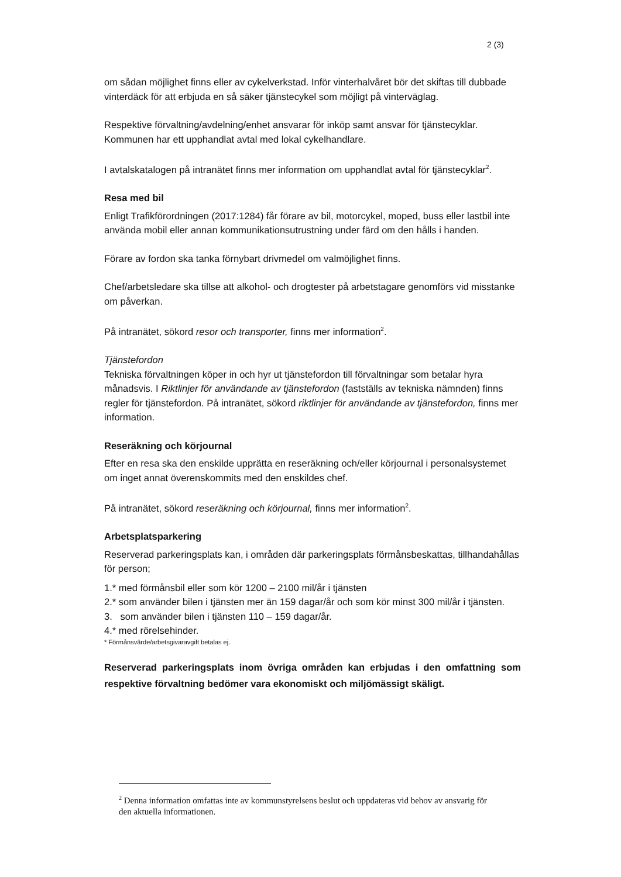2 (3)
om sådan möjlighet finns eller av cykelverkstad. Inför vinterhalvåret bör det skiftas till dubbade vinterdäck för att erbjuda en så säker tjänstecykel som möjligt på vinterväglag.
Respektive förvaltning/avdelning/enhet ansvarar för inköp samt ansvar för tjänstecyklar. Kommunen har ett upphandlat avtal med lokal cykelhandlare.
I avtalskatalogen på intranätet finns mer information om upphandlat avtal för tjänstecyklar<sup>2</sup>.
Resa med bil
Enligt Trafikförordningen (2017:1284) får förare av bil, motorcykel, moped, buss eller lastbil inte använda mobil eller annan kommunikationsutrustning under färd om den hålls i handen.
Förare av fordon ska tanka förnybart drivmedel om valmöjlighet finns.
Chef/arbetsledare ska tillse att alkohol- och drogtester på arbetstagare genomförs vid misstanke om påverkan.
På intranätet, sökord resor och transporter, finns mer information<sup>2</sup>.
Tjänstefordon
Tekniska förvaltningen köper in och hyr ut tjänstefordon till förvaltningar som betalar hyra månadsvis. I Riktlinjer för användande av tjänstefordon (fastställs av tekniska nämnden) finns regler för tjänstefordon. På intranätet, sökord riktlinjer för användande av tjänstefordon, finns mer information.
Reseräkning och körjournal
Efter en resa ska den enskilde upprätta en reseräkning och/eller körjournal i personalsystemet om inget annat överenskommits med den enskildes chef.
På intranätet, sökord reseräkning och körjournal, finns mer information<sup>2</sup>.
Arbetsplatsparkering
Reserverad parkeringsplats kan, i områden där parkeringsplats förmånsbeskattas, tillhandahållas för person;
1.* med förmånsbil eller som kör 1200 – 2100 mil/år i tjänsten
2.* som använder bilen i tjänsten mer än 159 dagar/år och som kör minst 300 mil/år i tjänsten.
3. som använder bilen i tjänsten 110 – 159 dagar/år.
4.* med rörelsehinder.
* Förmånsvärde/arbetsgivaravgift betalas ej.
Reserverad parkeringsplats inom övriga områden kan erbjudas i den omfattning som respektive förvaltning bedömer vara ekonomiskt och miljömässigt skäligt.
<sup>2</sup> Denna information omfattas inte av kommunstyrelsens beslut och uppdateras vid behov av ansvarig för den aktuella informationen.